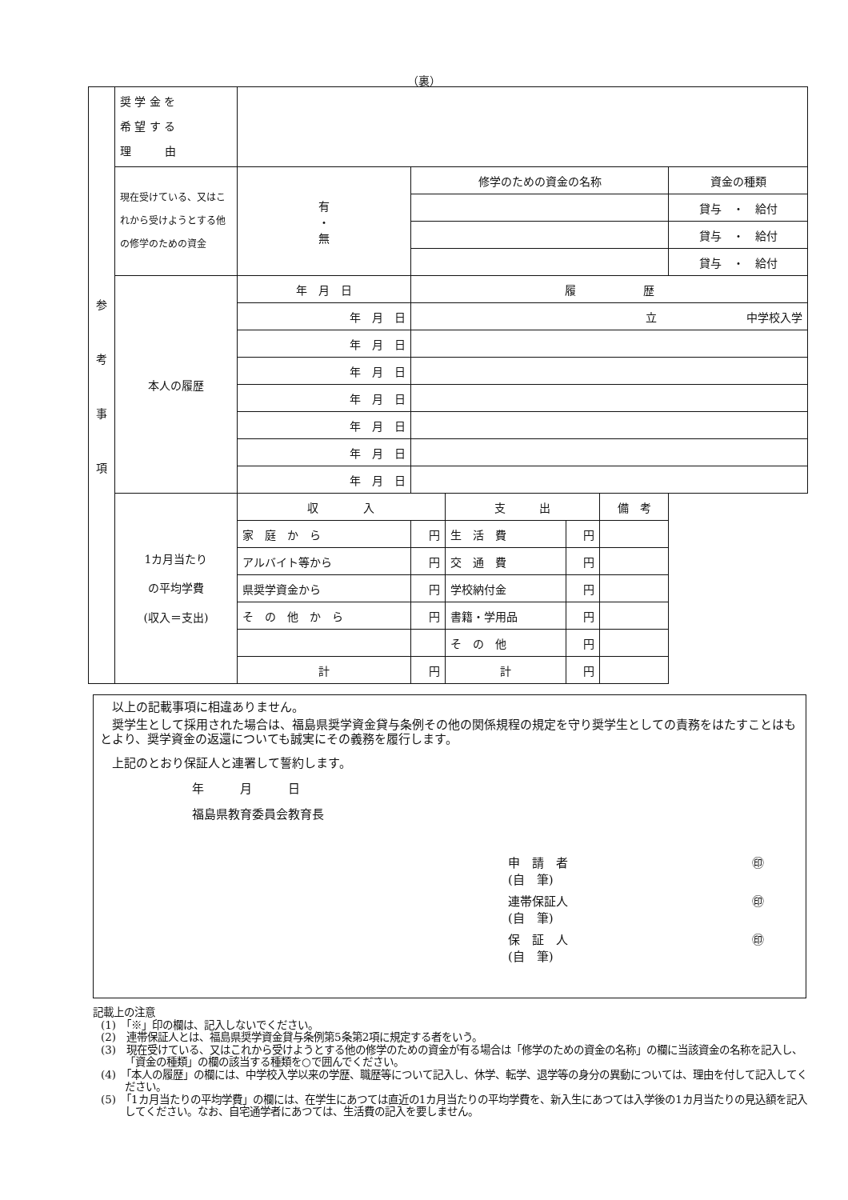（裏）
| 参 考 事 項 | 奨 学 金 を 希 望 す る 理 由 | | | | | | |
| | 現在受けている、又はこれから受けようとする他の修学のための資金 | 有 ・ 無 | 修学のための資金の名称 | | | | 資金の種類 |
| | | | | | | | 貸与 ・ 給付 |
| | | | | | | | 貸与 ・ 給付 |
| | | | | | | | 貸与 ・ 給付 |
| | 本人の履歴 | 年 月 日 | 履 歴 | | | | |
| | | 年 月 日 | 立 中学校入学 | | | | |
| | | 年 月 日 | | | | | |
| | | 年 月 日 | | | | | |
| | | 年 月 日 | | | | | |
| | | 年 月 日 | | | | | |
| | | 年 月 日 | | | | | |
| | | 年 月 日 | | | | | |
| | 1カ月当たり の平均学費 (収入＝支出) | 収 入 | | 支 出 | | 備 考 | |
| | | 家 庭 か ら | 円 | 生 活 費 | 円 | | |
| | | アルバイト等から | 円 | 交 通 費 | 円 | | |
| | | 県奨学資金から | 円 | 学校納付金 | 円 | | |
| | | そ の 他 か ら | 円 | 書籍・学用品 | 円 | | |
| | | | | そ の 他 | 円 | | |
| | | 計 | 円 | 計 | 円 | | |
以上の記載事項に相違ありません。
奨学生として採用された場合は、福島県奨学資金貸与条例その他の関係規程の規定を守り奨学生としての責務をはたすことはもとより、奨学資金の返還についても誠実にその義務を履行します。
上記のとおり保証人と連署して誓約します。
年　　　月　　　日
福島県教育委員会教育長
申　請　者
(自　筆) ㊞
連帯保証人
(自　筆) ㊞
保　証　人
(自　筆) ㊞
記載上の注意
(1)　「※」印の欄は、記入しないでください。
(2)　連帯保証人とは、福島県奨学資金貸与条例第5条第2項に規定する者をいう。
(3)　現在受けている、又はこれから受けようとする他の修学のための資金が有る場合は「修学のための資金の名称」の欄に当該資金の名称を記入し、「資金の種類」の欄の該当する種類を○で囲んでください。
(4)　「本人の履歴」の欄には、中学校入学以来の学歴、職歴等について記入し、休学、転学、退学等の身分の異動については、理由を付して記入してください。
(5)　「1カ月当たりの平均学費」の欄には、在学生にあつては直近の1カ月当たりの平均学費を、新入生にあつては入学後の1カ月当たりの見込額を記入してください。なお、自宅通学者にあつては、生活費の記入を要しません。